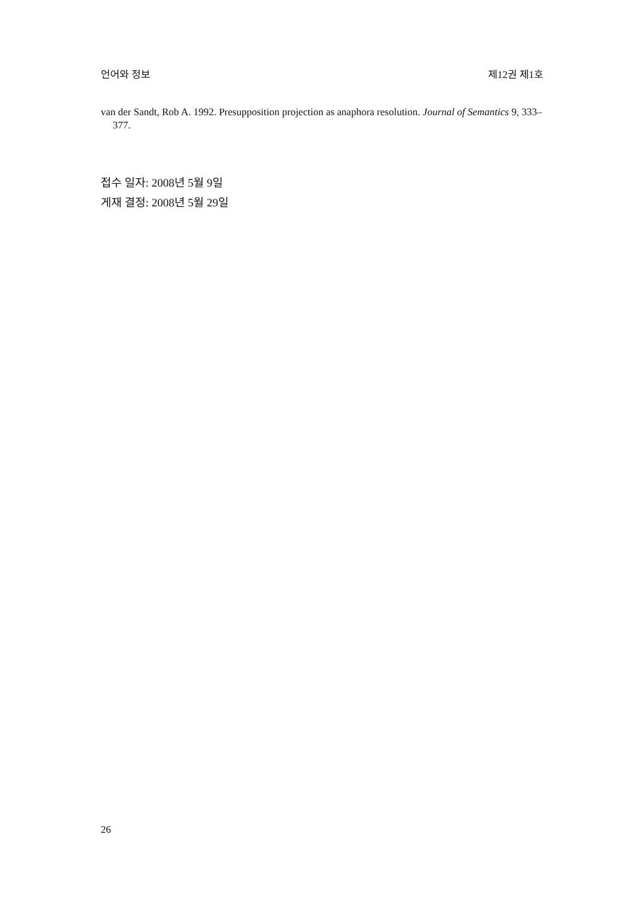언어와 정보 제12권 제1호
van der Sandt, Rob A. 1992. Presupposition projection as anaphora resolution. Journal of Semantics 9, 333–377.
접수 일자: 2008년 5월 9일
게재 결정: 2008년 5월 29일
26